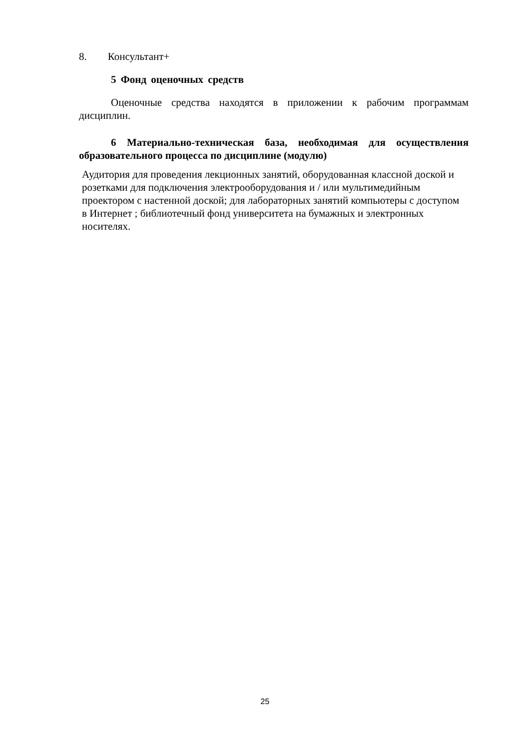8. Консультант+
5 Фонд оценочных средств
Оценочные средства находятся в приложении к рабочим программам дисциплин.
6 Материально-техническая база, необходимая для осуществления образовательного процесса по дисциплине (модулю)
Аудитория для проведения лекционных занятий, оборудованная классной доской и розетками для подключения электрооборудования и / или мультимедийным проектором с настенной доской; для лабораторных занятий компьютеры с доступом в Интернет ; библиотечный фонд университета на бумажных и электронных носителях.
25